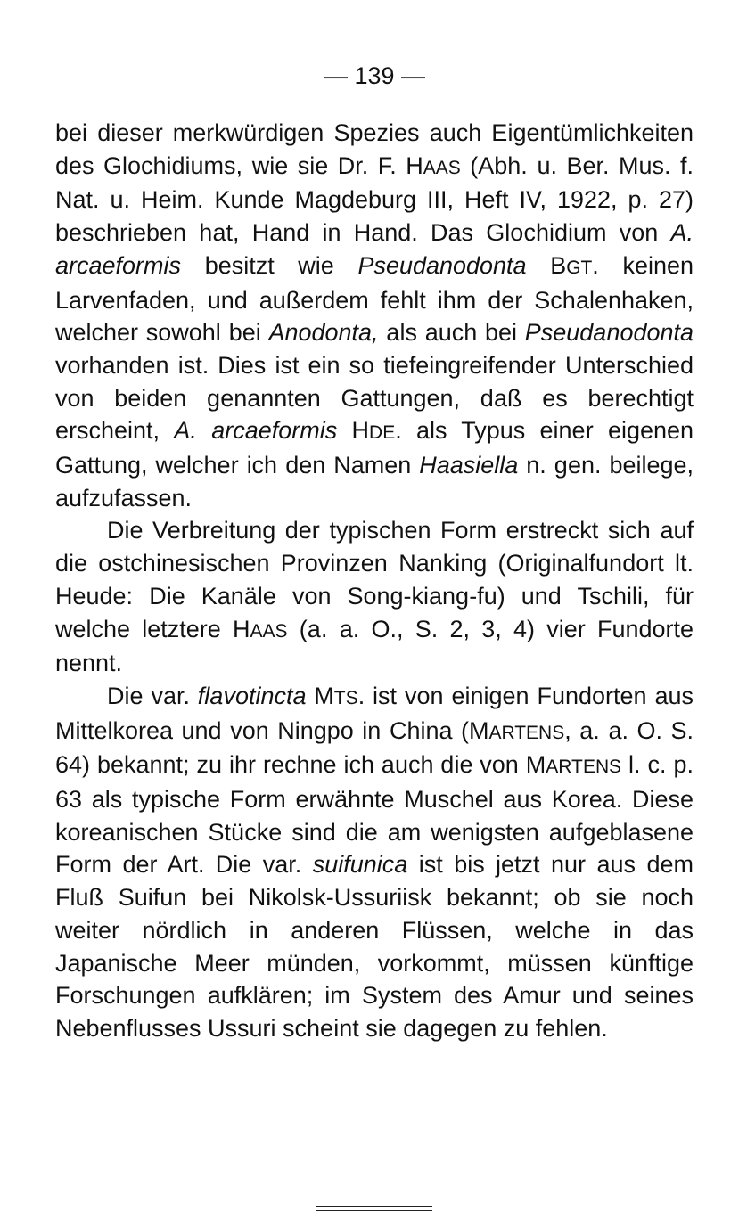— 139 —
bei dieser merkwürdigen Spezies auch Eigentümlichkeiten des Glochidiums, wie sie Dr. F. HAAS (Abh. u. Ber. Mus. f. Nat. u. Heim. Kunde Magdeburg III, Heft IV, 1922, p. 27) beschrieben hat, Hand in Hand. Das Glochidium von A. arcaeformis besitzt wie Pseudanodonta BGT. keinen Larvenfaden, und außerdem fehlt ihm der Schalenhaken, welcher sowohl bei Anodonta, als auch bei Pseudanodonta vorhanden ist. Dies ist ein so tiefeingreifender Unterschied von beiden genannten Gattungen, daß es berechtigt erscheint, A. arcaeformis HDE. als Typus einer eigenen Gattung, welcher ich den Namen Haasiella n. gen. beilege, aufzufassen.
Die Verbreitung der typischen Form erstreckt sich auf die ostchinesischen Provinzen Nanking (Originalfundort lt. Heude: Die Kanäle von Song-kiang-fu) und Tschili, für welche letztere HAAS (a. a. O., S. 2, 3, 4) vier Fundorte nennt.
Die var. flavotincta MTS. ist von einigen Fundorten aus Mittelkorea und von Ningpo in China (MARTENS, a. a. O. S. 64) bekannt; zu ihr rechne ich auch die von MARTENS l. c. p. 63 als typische Form erwähnte Muschel aus Korea. Diese koreanischen Stücke sind die am wenigsten aufgeblasene Form der Art. Die var. suifunica ist bis jetzt nur aus dem Fluß Suifun bei Nikolsk-Ussuriisk bekannt; ob sie noch weiter nördlich in anderen Flüssen, welche in das Japanische Meer münden, vorkommt, müssen künftige Forschungen aufklären; im System des Amur und seines Nebenflusses Ussuri scheint sie dagegen zu fehlen.